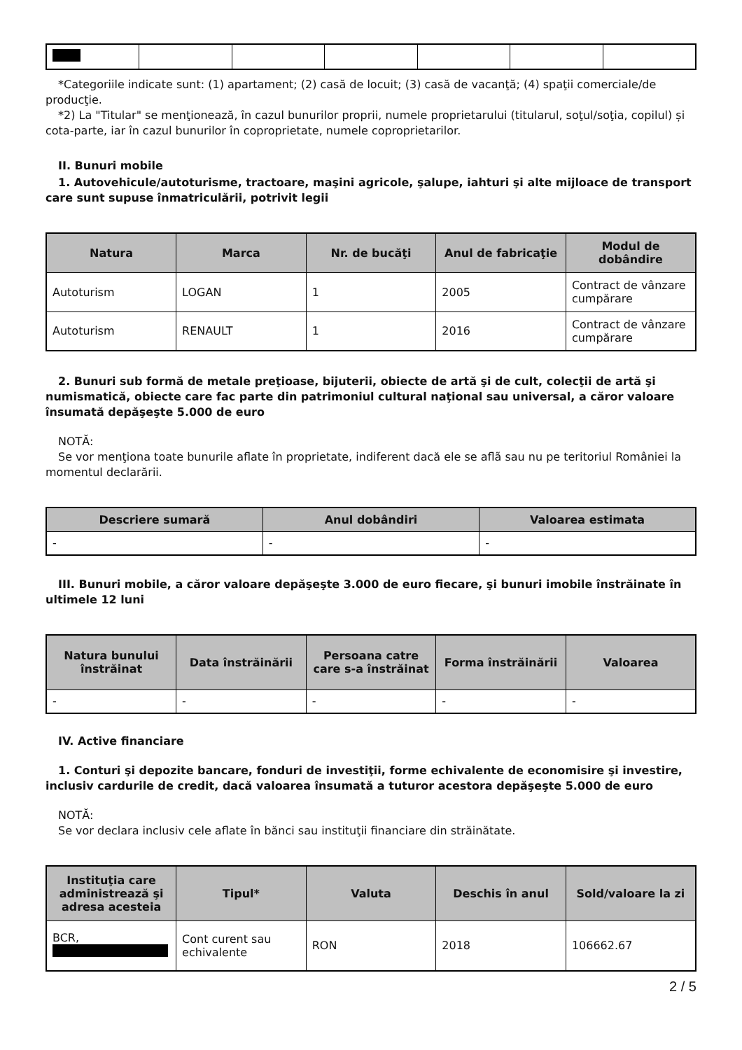*Categoriile indicate sunt: (1) apartament; (2) casă de locuit; (3) casă de vacanţă; (4) spaţii comerciale/de producţie.
*2) La "Titular" se menţionează, în cazul bunurilor proprii, numele proprietarului (titularul, soţul/soţia, copilul) și cota-parte, iar în cazul bunurilor în coproprietate, numele coproprietarilor.
II. Bunuri mobile
1. Autovehicule/autoturisme, tractoare, maşini agricole, şalupe, iahturi şi alte mijloace de transport care sunt supuse înmatriculării, potrivit legii
| Natura | Marca | Nr. de bucăţi | Anul de fabricaţie | Modul de dobândire |
| --- | --- | --- | --- | --- |
| Autoturism | LOGAN | 1 | 2005 | Contract de vânzare cumpărare |
| Autoturism | RENAULT | 1 | 2016 | Contract de vânzare cumpărare |
2. Bunuri sub formă de metale preţioase, bijuterii, obiecte de artă şi de cult, colecţii de artă şi numismatică, obiecte care fac parte din patrimoniul cultural naţional sau universal, a căror valoare însumată depăşeşte 5.000 de euro
NOTĂ:
Se vor menţiona toate bunurile aflate în proprietate, indiferent dacă ele se aflã sau nu pe teritoriul României la momentul declarării.
| Descriere sumară | Anul dobândiri | Valoarea estimata |
| --- | --- | --- |
| - | - | - |
III. Bunuri mobile, a căror valoare depăşeşte 3.000 de euro fiecare, şi bunuri imobile înstrăinate în ultimele 12 luni
| Natura bunului înstrăinat | Data înstrăinării | Persoana catre care s-a înstrăinat | Forma înstrăinării | Valoarea |
| --- | --- | --- | --- | --- |
| - | - | - | - | - |
IV. Active financiare
1. Conturi şi depozite bancare, fonduri de investiţii, forme echivalente de economisire şi investire, inclusiv cardurile de credit, dacă valoarea însumată a tuturor acestora depăşeşte 5.000 de euro
NOTĂ:
Se vor declara inclusiv cele aflate în bănci sau instituţii financiare din străinătate.
| Instituţia care administrează şi adresa acesteia | Tipul* | Valuta | Deschis în anul | Sold/valoare la zi |
| --- | --- | --- | --- | --- |
| BCR, | Cont curent sau echivalente | RON | 2018 | 106662.67 |
2 / 5